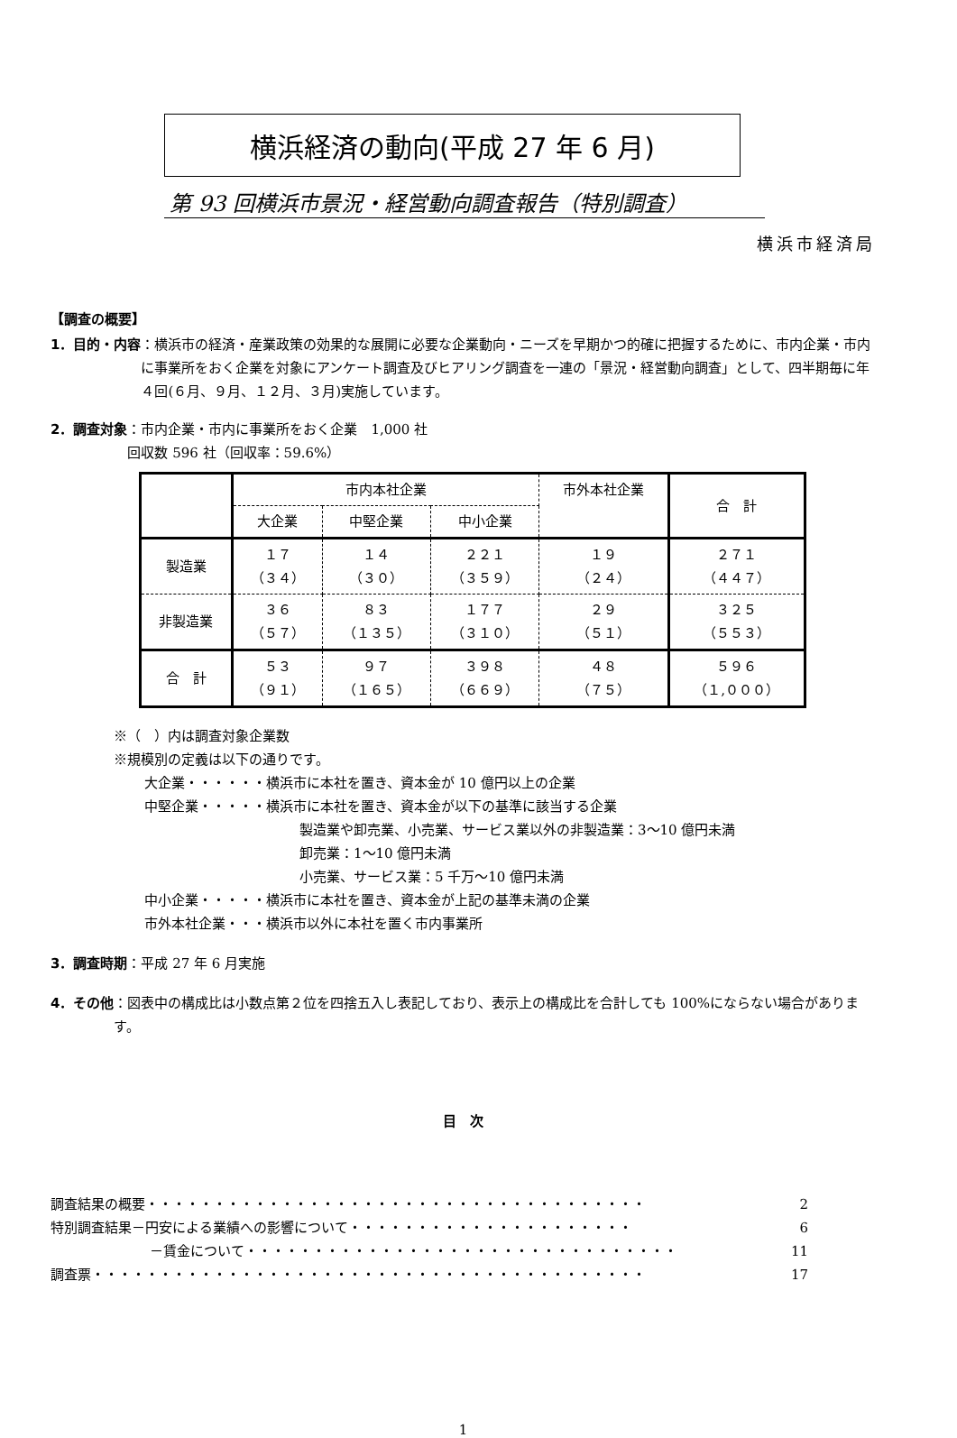横浜経済の動向(平成 27 年 6 月)
第 93 回横浜市景況・経営動向調査報告（特別調査）
横浜市経済局
【調査の概要】
1．目的・内容 ：横浜市の経済・産業政策の効果的な展開に必要な企業動向・ニーズを早期かつ的確に把握するために、市内企業・市内に事業所をおく企業を対象にアンケート調査及びヒアリング調査を一連の「景況・経営動向調査」として、四半期毎に年４回(６月、９月、１２月、３月)実施しています。
2．調査対象 ：市内企業・市内に事業所をおく企業　1,000 社
回収数 596 社（回収率：59.6%）
| | 市内本社企業 | | | 市外本社企業 | 合 計 |
| --- | --- | --- | --- | --- | --- |
| | 大企業 | 中堅企業 | 中小企業 | | |
| 製造業 | １７ （３４） | １４ （３０） | ２２１ （３５９） | １９ （２４） | ２７１ （４４７） |
| 非製造業 | ３６ （５７） | ８３ （１３５） | １７７ （３１０） | ２９ （５１） | ３２５ （５５３） |
| 合 計 | ５３ （９１） | ９７ （１６５） | ３９８ （６６９） | ４８ （７５） | ５９６ （１,０００） |
※（　）内は調査対象企業数
※規模別の定義は以下の通りです。
大企業・・・・・・横浜市に本社を置き、資本金が 10 億円以上の企業
中堅企業・・・・・横浜市に本社を置き、資本金が以下の基準に該当する企業
製造業や卸売業、小売業、サービス業以外の非製造業：3～10 億円未満
卸売業：1～10 億円未満
小売業、サービス業：5 千万～10 億円未満
中小企業・・・・・横浜市に本社を置き、資本金が上記の基準未満の企業
市外本社企業・・・横浜市以外に本社を置く市内事業所
3．調査時期 ：平成 27 年 6 月実施
4．その他 ：図表中の構成比は小数点第２位を四捨五入し表記しており、表示上の構成比を合計しても 100%にならない場合があります。
目　次
調査結果の概要 ・・・・・・・・・・・・・・・・・・・・・・・・・・・・・・・・・・・・・ 2
特別調査結果－円安による業績への影響について ・・・・・・・・・・・・・・・・・・・・・ 6
－賃金について ・・・・・・・・・・・・・・・・・・・・・・・・・・・・・・・・ 11
調査票 ・・・・・・・・・・・・・・・・・・・・・・・・・・・・・・・・・・・・・・・・・ 17
1